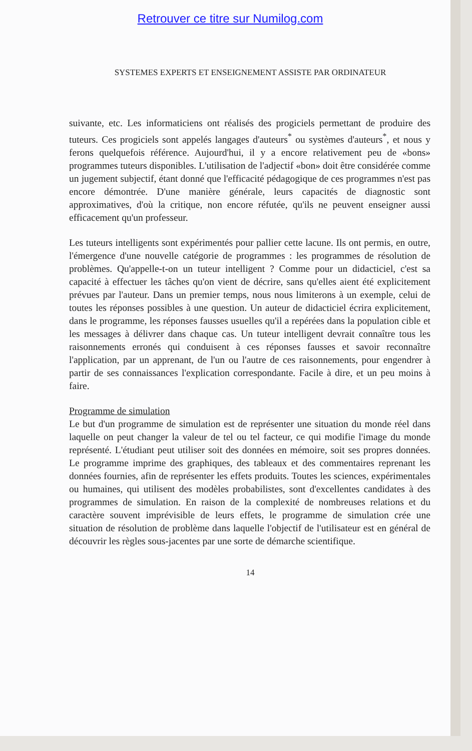Retrouver ce titre sur Numilog.com
SYSTEMES EXPERTS ET ENSEIGNEMENT ASSISTE PAR ORDINATEUR
suivante, etc. Les informaticiens ont réalisés des progiciels permettant de produire des tuteurs. Ces progiciels sont appelés langages d'auteurs<sup>*</sup> ou systèmes d'auteurs<sup>*</sup>, et nous y ferons quelquefois référence. Aujourd'hui, il y a encore relativement peu de «bons» programmes tuteurs disponibles. L'utilisation de l'adjectif «bon» doit être considérée comme un jugement subjectif, étant donné que l'efficacité pédagogique de ces programmes n'est pas encore démontrée. D'une manière générale, leurs capacités de diagnostic sont approximatives, d'où la critique, non encore réfutée, qu'ils ne peuvent enseigner aussi efficacement qu'un professeur.
Les tuteurs intelligents sont expérimentés pour pallier cette lacune. Ils ont permis, en outre, l'émergence d'une nouvelle catégorie de programmes : les programmes de résolution de problèmes. Qu'appelle-t-on un tuteur intelligent ? Comme pour un didacticiel, c'est sa capacité à effectuer les tâches qu'on vient de décrire, sans qu'elles aient été explicitement prévues par l'auteur. Dans un premier temps, nous nous limiterons à un exemple, celui de toutes les réponses possibles à une question. Un auteur de didacticiel écrira explicitement, dans le programme, les réponses fausses usuelles qu'il a repérées dans la population cible et les messages à délivrer dans chaque cas. Un tuteur intelligent devrait connaître tous les raisonnements erronés qui conduisent à ces réponses fausses et savoir reconnaître l'application, par un apprenant, de l'un ou l'autre de ces raisonnements, pour engendrer à partir de ses connaissances l'explication correspondante. Facile à dire, et un peu moins à faire.
Programme de simulation
Le but d'un programme de simulation est de représenter une situation du monde réel dans laquelle on peut changer la valeur de tel ou tel facteur, ce qui modifie l'image du monde représenté. L'étudiant peut utiliser soit des données en mémoire, soit ses propres données. Le programme imprime des graphiques, des tableaux et des commentaires reprenant les données fournies, afin de représenter les effets produits. Toutes les sciences, expérimentales ou humaines, qui utilisent des modèles probabilistes, sont d'excellentes candidates à des programmes de simulation. En raison de la complexité de nombreuses relations et du caractère souvent imprévisible de leurs effets, le programme de simulation crée une situation de résolution de problème dans laquelle l'objectif de l'utilisateur est en général de découvrir les règles sous-jacentes par une sorte de démarche scientifique.
14